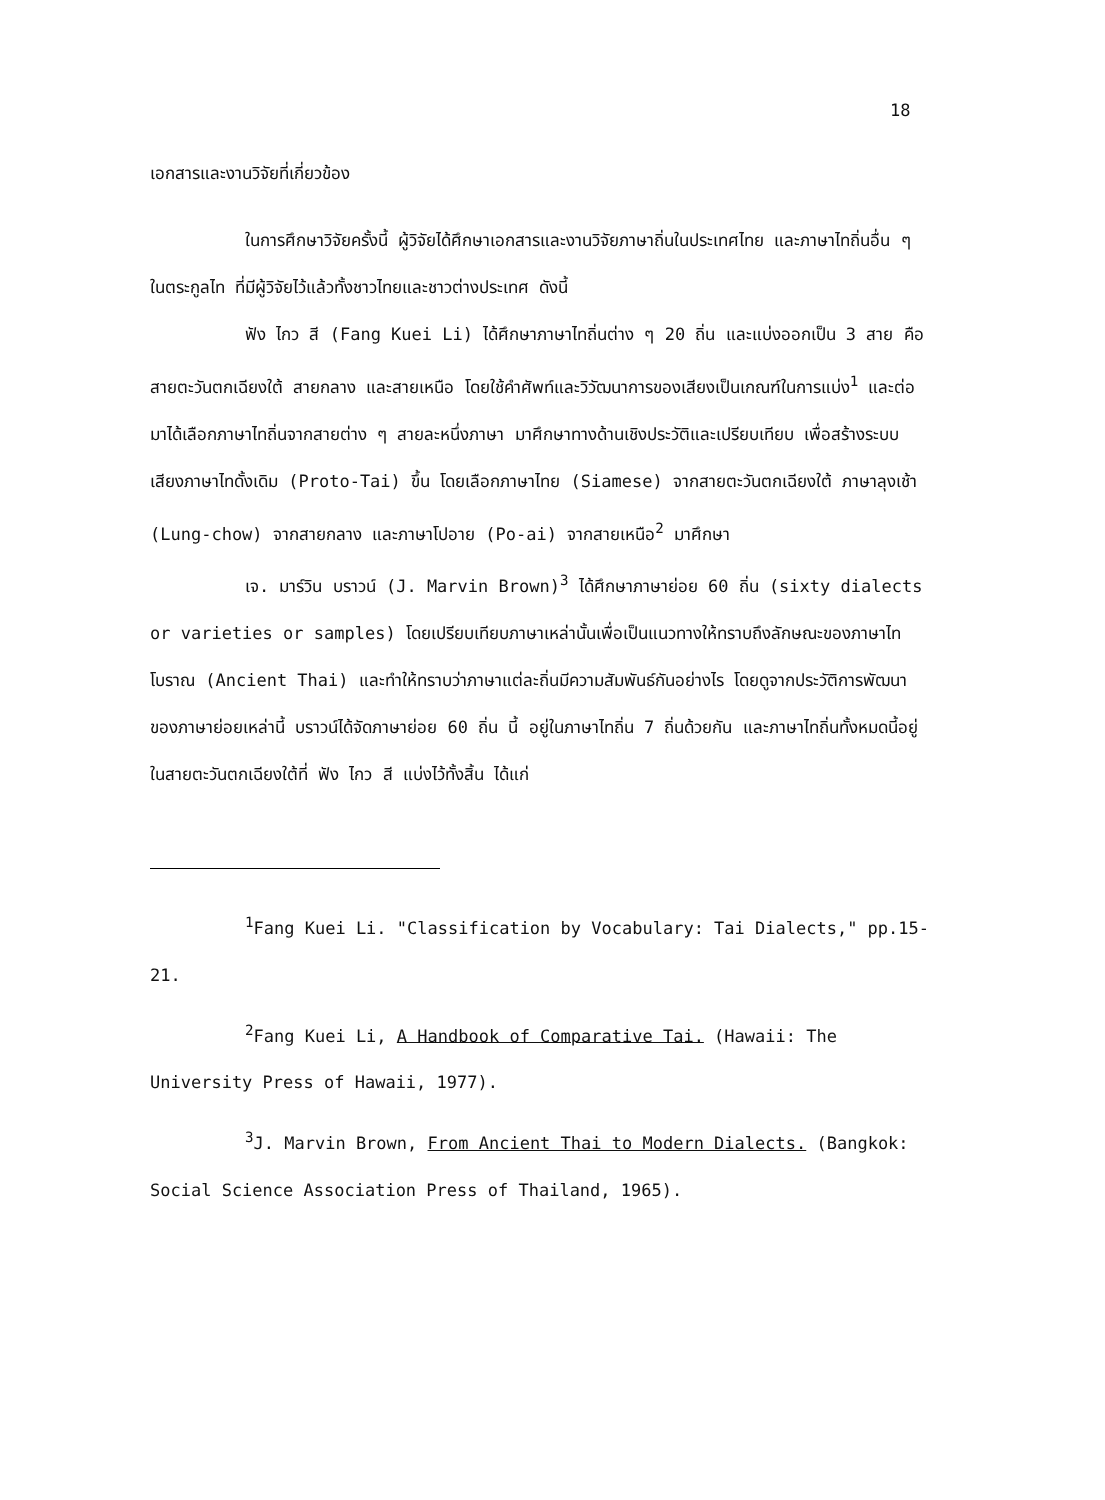18
เอกสารและงานวิจัยที่เกี่ยวข้อง
ในการศึกษาวิจัยครั้งนี้ ผู้วิจัยได้ศึกษาเอกสารและงานวิจัยภาษาถิ่นในประเทศไทย และภาษาไทถิ่นอื่น ๆ ในตระกูลไท ที่มีผู้วิจัยไว้แล้วทั้งชาวไทยและชาวต่างประเทศ ดังนี้
ฟัง ไกว สี (Fang Kuei Li) ได้ศึกษาภาษาไทถิ่นต่าง ๆ 20 ถิ่น และแบ่งออกเป็น 3 สาย คือ สายตะวันตกเฉียงใต้ สายกลาง และสายเหนือ โดยใช้คำศัพท์และวิวัฒนาการของเสียงเป็นเกณฑ์ในการแบ่ง<sup>1</sup> และต่อมาได้เลือกภาษาไทถิ่นจากสายต่าง ๆ สายละหนึ่งภาษา มาศึกษาทางด้านเชิงประวัติและเปรียบเทียบ เพื่อสร้างระบบเสียงภาษาไทดั้งเดิม (Proto-Tai) ขึ้น โดยเลือกภาษาไทย (Siamese) จากสายตะวันตกเฉียงใต้ ภาษาลุงเช้า (Lung-chow) จากสายกลาง และภาษาโปอาย (Po-ai) จากสายเหนือ<sup>2</sup> มาศึกษา
เจ. มาร์วิน บราวน์ (J. Marvin Brown)<sup>3</sup> ได้ศึกษาภาษาย่อย 60 ถิ่น (sixty dialects or varieties or samples) โดยเปรียบเทียบภาษาเหล่านั้นเพื่อเป็นแนวทางให้ทราบถึงลักษณะของภาษาไทโบราณ (Ancient Thai) และทำให้ทราบว่าภาษาแต่ละถิ่นมีความสัมพันธ์กันอย่างไร โดยดูจากประวัติการพัฒนาของภาษาย่อยเหล่านี้ บราวน์ได้จัดภาษาย่อย 60 ถิ่น นี้ อยู่ในภาษาไทถิ่น 7 ถิ่นด้วยกัน และภาษาไทถิ่นทั้งหมดนี้อยู่ในสายตะวันตกเฉียงใต้ที่ ฟัง ไกว สี แบ่งไว้ทั้งสิ้น ได้แก่
<sup>1</sup> Fang Kuei Li. "Classification by Vocabulary: Tai Dialects," pp.15-21.
<sup>2</sup> Fang Kuei Li, A Handbook of Comparative Tai. (Hawaii: The University Press of Hawaii, 1977).
<sup>3</sup> J. Marvin Brown, From Ancient Thai to Modern Dialects. (Bangkok: Social Science Association Press of Thailand, 1965).